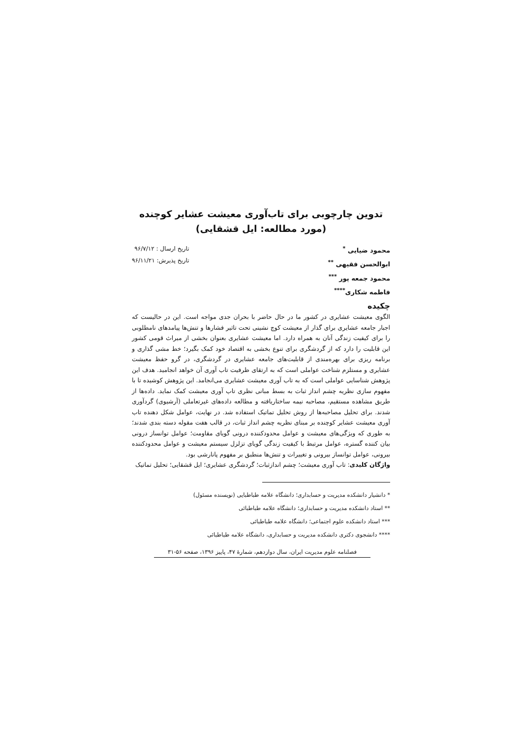تدوین چارچوبی برای تاب‌آوری معیشت عشایر کوچنده
(مورد مطالعه: ایل قشقایی)
محمود ضیایی <sup>*</sup>
ابوالحسن فقیهی <sup>**</sup>
محمود جمعه پور <sup>***</sup>
فاطمه شکاری<sup>****</sup>
تاریخ ارسال : ۹۶/۷/۱۲
تاریخ پذیرش: ۹۶/۱۱/۲۱
چکیده
الگوی معیشت عشایری در کشور ما در حال حاضر با بحران جدی مواجه است. این در حالیست که اجبار جامعه عشایری برای گذار از معیشت کوچ نشینی تحت تاثیر فشارها و تنش‌ها پیامدهای نامطلوبی را برای کیفیت زندگی آنان به همراه دارد. اما معیشت عشایری بعنوان بخشی از میراث قومی کشور این قابلیت را دارد که از گردشگری برای تنوع بخشی به اقتصاد خود کمک بگیرد؛ خط مشی گذاری و برنامه ریزی برای بهره‌مندی از قابلیت‌های جامعه عشایری در گردشگری، در گرو حفظ معیشت عشایری و مستلزم شناخت عواملی است که به ارتقای ظرفیت تاب آوری آن خواهد انجامید. هدف این پژوهش شناسایی عواملی است که به تاب آوری معیشت عشایری می‌انجامد. این پژوهش کوشیده تا با مفهوم سازی نظریه چشم انداز ثبات به بسط مبانی نظری تاب آوری معیشت کمک نماید. داده‌ها از طریق مشاهده مستقیم، مصاحبه نیمه ساختاریافته و مطالعه داده‌های غیرتعاملی (آرشیوی) گردآوری شدند. برای تحلیل مصاحبه‌ها از روش تحلیل تماتیک استفاده شد. در نهایت، عوامل شکل دهنده تاب آوری معیشت عشایر کوچنده بر مبنای نظریه چشم انداز ثبات، در قالب هفت مقوله دسته بندی شدند؛ به طوری که ویژگی‌های معیشت و عوامل محدودکننده درونی گویای مقاومت؛ عوامل توانساز درونی بیان کننده گستره، عوامل مرتبط با کیفیت زندگی گویای تزلزل سیستم معیشت و عوامل محدودکننده بیرونی، عوامل توانساز بیرونی و تغییرات و تنش‌ها منطبق بر مفهوم پانارشی بود.
واژگان کلیدی: تاب آوری معیشت؛ چشم اندازثبات؛ گردشگری عشایری؛ ایل قشقایی؛ تحلیل تماتیک
* دانشیار دانشکده مدیریت و حسابداری؛ دانشگاه علامه طباطبایی (نویسنده مسئول)
** استاد دانشکده مدیریت و حسابداری؛ دانشگاه علامه طباطبائی
*** استاد دانشکده علوم اجتماعی؛ دانشگاه علامه طباطبائی
**** دانشجوی دکتری دانشکده مدیریت و حسابداری، دانشگاه علامه طباطبائی
فصلنامه علوم مدیریت ایران، سال دوازدهم، شمارهٔ ۴۷، پاییز ۱۳۹۶، صفحه ۵۶-۳۱